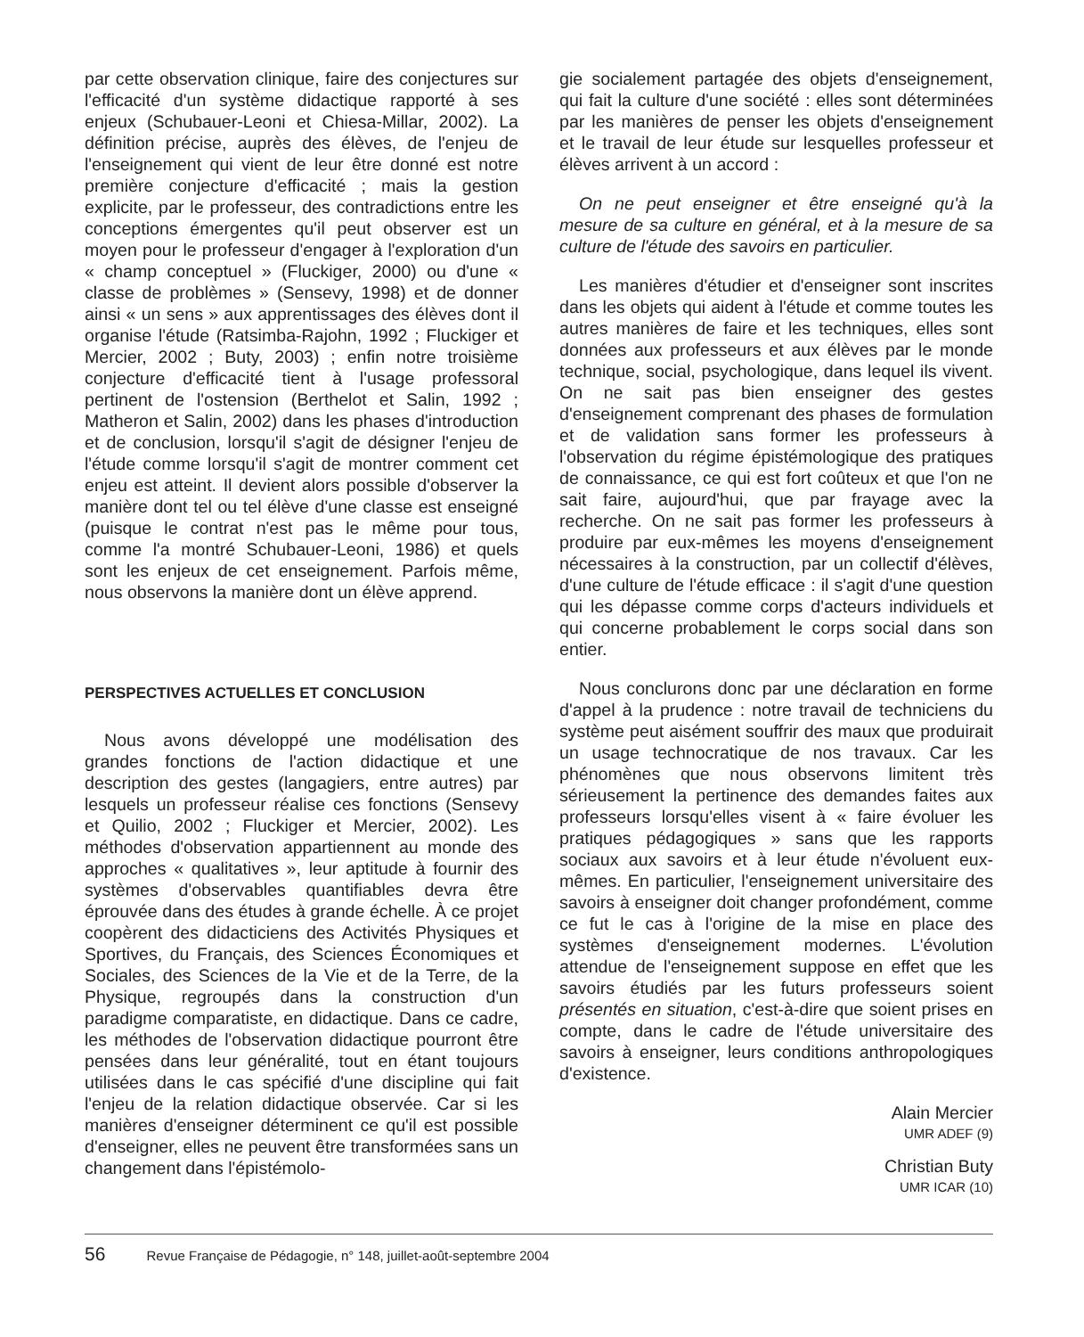par cette observation clinique, faire des conjectures sur l'efficacité d'un système didactique rapporté à ses enjeux (Schubauer-Leoni et Chiesa-Millar, 2002). La définition précise, auprès des élèves, de l'enjeu de l'enseignement qui vient de leur être donné est notre première conjecture d'efficacité ; mais la gestion explicite, par le professeur, des contradictions entre les conceptions émergentes qu'il peut observer est un moyen pour le professeur d'engager à l'exploration d'un « champ conceptuel » (Fluckiger, 2000) ou d'une « classe de problèmes » (Sensevy, 1998) et de donner ainsi « un sens » aux apprentissages des élèves dont il organise l'étude (Ratsimba-Rajohn, 1992 ; Fluckiger et Mercier, 2002 ; Buty, 2003) ; enfin notre troisième conjecture d'efficacité tient à l'usage professoral pertinent de l'ostension (Berthelot et Salin, 1992 ; Matheron et Salin, 2002) dans les phases d'introduction et de conclusion, lorsqu'il s'agit de désigner l'enjeu de l'étude comme lorsqu'il s'agit de montrer comment cet enjeu est atteint. Il devient alors possible d'observer la manière dont tel ou tel élève d'une classe est enseigné (puisque le contrat n'est pas le même pour tous, comme l'a montré Schubauer-Leoni, 1986) et quels sont les enjeux de cet enseignement. Parfois même, nous observons la manière dont un élève apprend.
PERSPECTIVES ACTUELLES ET CONCLUSION
Nous avons développé une modélisation des grandes fonctions de l'action didactique et une description des gestes (langagiers, entre autres) par lesquels un professeur réalise ces fonctions (Sensevy et Quilio, 2002 ; Fluckiger et Mercier, 2002). Les méthodes d'observation appartiennent au monde des approches « qualitatives », leur aptitude à fournir des systèmes d'observables quantifiables devra être éprouvée dans des études à grande échelle. À ce projet coopèrent des didacticiens des Activités Physiques et Sportives, du Français, des Sciences Économiques et Sociales, des Sciences de la Vie et de la Terre, de la Physique, regroupés dans la construction d'un paradigme comparatiste, en didactique. Dans ce cadre, les méthodes de l'observation didactique pourront être pensées dans leur généralité, tout en étant toujours utilisées dans le cas spécifié d'une discipline qui fait l'enjeu de la relation didactique observée. Car si les manières d'enseigner déterminent ce qu'il est possible d'enseigner, elles ne peuvent être transformées sans un changement dans l'épistémolo-
gie socialement partagée des objets d'enseignement, qui fait la culture d'une société : elles sont déterminées par les manières de penser les objets d'enseignement et le travail de leur étude sur lesquelles professeur et élèves arrivent à un accord :
On ne peut enseigner et être enseigné qu'à la mesure de sa culture en général, et à la mesure de sa culture de l'étude des savoirs en particulier.
Les manières d'étudier et d'enseigner sont inscrites dans les objets qui aident à l'étude et comme toutes les autres manières de faire et les techniques, elles sont données aux professeurs et aux élèves par le monde technique, social, psychologique, dans lequel ils vivent. On ne sait pas bien enseigner des gestes d'enseignement comprenant des phases de formulation et de validation sans former les professeurs à l'observation du régime épistémologique des pratiques de connaissance, ce qui est fort coûteux et que l'on ne sait faire, aujourd'hui, que par frayage avec la recherche. On ne sait pas former les professeurs à produire par eux-mêmes les moyens d'enseignement nécessaires à la construction, par un collectif d'élèves, d'une culture de l'étude efficace : il s'agit d'une question qui les dépasse comme corps d'acteurs individuels et qui concerne probablement le corps social dans son entier.
Nous conclurons donc par une déclaration en forme d'appel à la prudence : notre travail de techniciens du système peut aisément souffrir des maux que produirait un usage technocratique de nos travaux. Car les phénomènes que nous observons limitent très sérieusement la pertinence des demandes faites aux professeurs lorsqu'elles visent à « faire évoluer les pratiques pédagogiques » sans que les rapports sociaux aux savoirs et à leur étude n'évoluent eux-mêmes. En particulier, l'enseignement universitaire des savoirs à enseigner doit changer profondément, comme ce fut le cas à l'origine de la mise en place des systèmes d'enseignement modernes. L'évolution attendue de l'enseignement suppose en effet que les savoirs étudiés par les futurs professeurs soient présentés en situation, c'est-à-dire que soient prises en compte, dans le cadre de l'étude universitaire des savoirs à enseigner, leurs conditions anthropologiques d'existence.
Alain Mercier
UMR ADEF (9)
Christian Buty
UMR ICAR (10)
56 Revue Française de Pédagogie, n° 148, juillet-août-septembre 2004